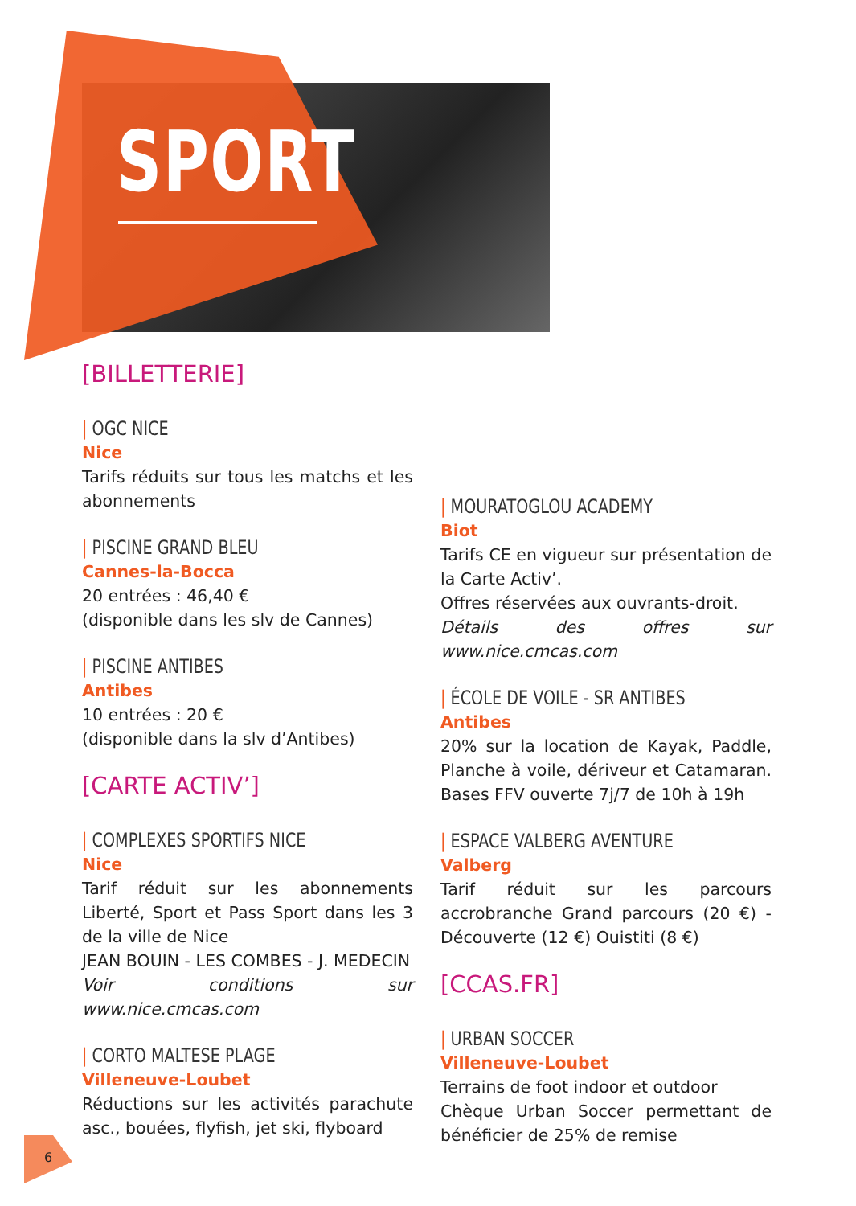SPORT
[BILLETTERIE]
| OGC NICE
Nice
Tarifs réduits sur tous les matchs et les abonnements
| PISCINE GRAND BLEU
Cannes-la-Bocca
20 entrées : 46,40 €
(disponible dans les slv de Cannes)
| PISCINE ANTIBES
Antibes
10 entrées : 20 €
(disponible dans la slv d’Antibes)
[CARTE ACTIV’]
| COMPLEXES SPORTIFS NICE
Nice
Tarif réduit sur les abonnements Liberté, Sport et Pass Sport dans les 3 de la ville de Nice
JEAN BOUIN - LES COMBES - J. MEDECIN
Voir conditions sur www.nice.cmcas.com
| CORTO MALTESE PLAGE
Villeneuve-Loubet
Réductions sur les activités parachute asc., bouées, flyfish, jet ski, flyboard
| MOURATOGLOU ACADEMY
Biot
Tarifs CE en vigueur sur présentation de la Carte Activ’.
Offres réservées aux ouvrants-droit.
Détails des offres sur www.nice.cmcas.com
| ÉCOLE DE VOILE - SR ANTIBES
Antibes
20% sur la location de Kayak, Paddle, Planche à voile, dériveur et Catamaran. Bases FFV ouverte 7j/7 de 10h à 19h
| ESPACE VALBERG AVENTURE
Valberg
Tarif réduit sur les parcours accrobranche Grand parcours (20 €) - Découverte (12 €) Ouistiti (8 €)
[CCAS.FR]
| URBAN SOCCER
Villeneuve-Loubet
Terrains de foot indoor et outdoor
Chèque Urban Soccer permettant de bénéficier de 25% de remise
6